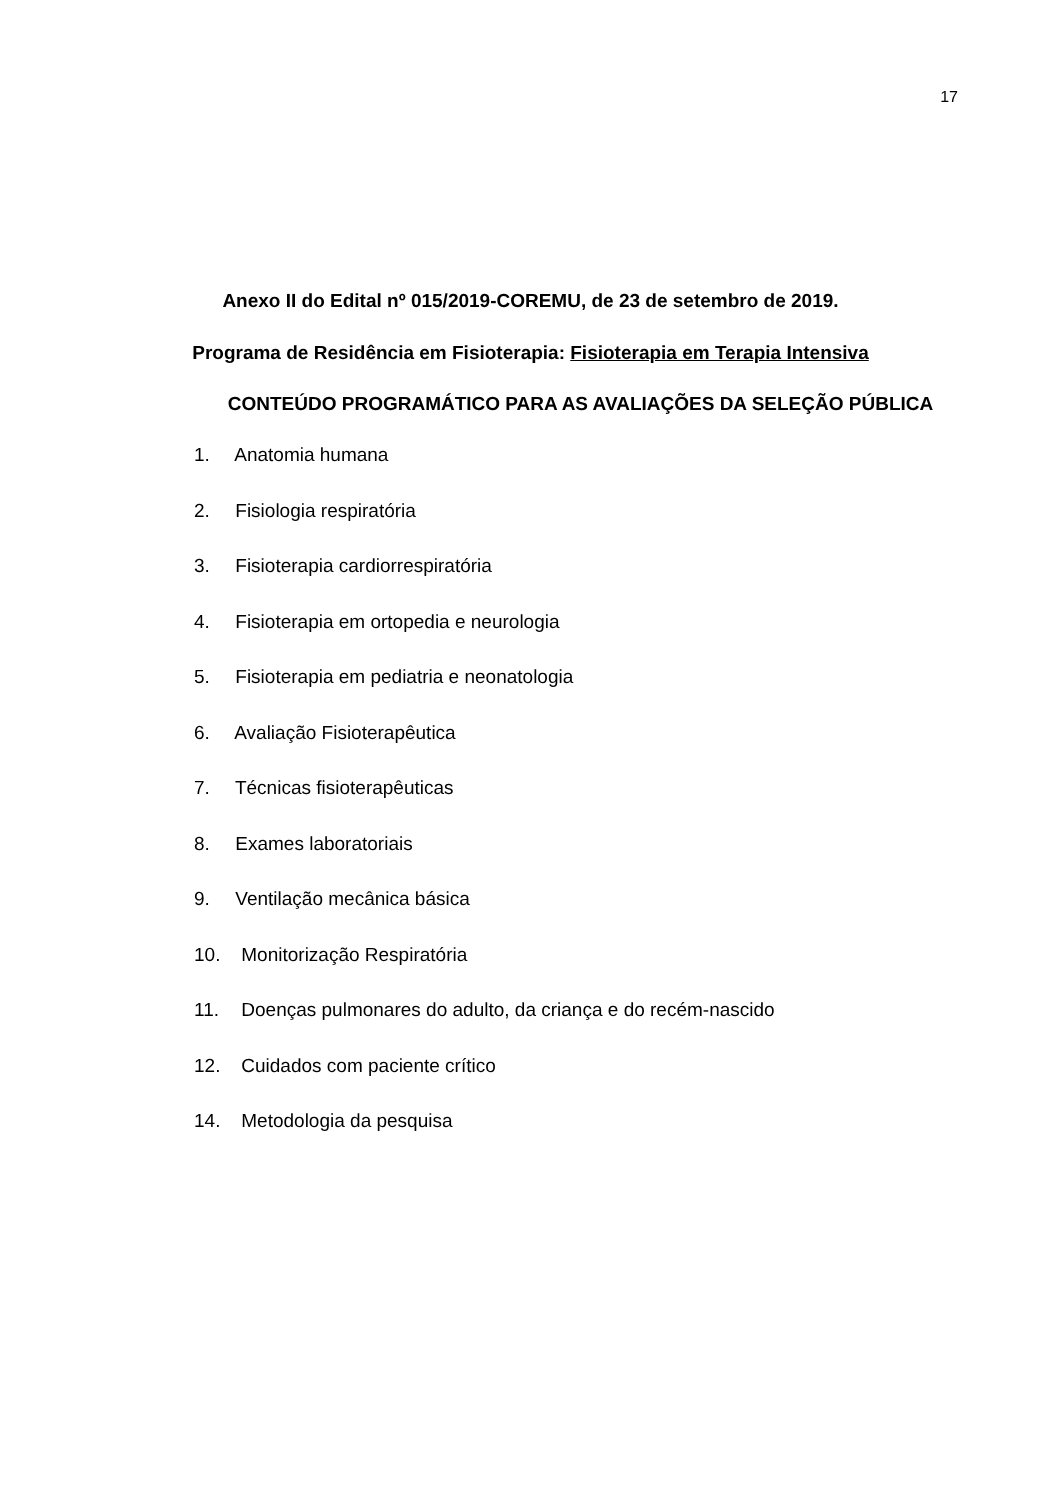17
Anexo II do Edital nº 015/2019-COREMU, de 23 de setembro de 2019.
Programa de Residência em Fisioterapia: Fisioterapia em Terapia Intensiva
CONTEÚDO PROGRAMÁTICO PARA AS AVALIAÇÕES DA SELEÇÃO PÚBLICA
1. Anatomia humana
2. Fisiologia respiratória
3. Fisioterapia cardiorrespiratória
4. Fisioterapia em ortopedia e neurologia
5. Fisioterapia em pediatria e neonatologia
6. Avaliação Fisioterapêutica
7. Técnicas fisioterapêuticas
8. Exames laboratoriais
9. Ventilação mecânica básica
10. Monitorização Respiratória
11. Doenças pulmonares do adulto, da criança e do recém-nascido
12. Cuidados com paciente crítico
14. Metodologia da pesquisa